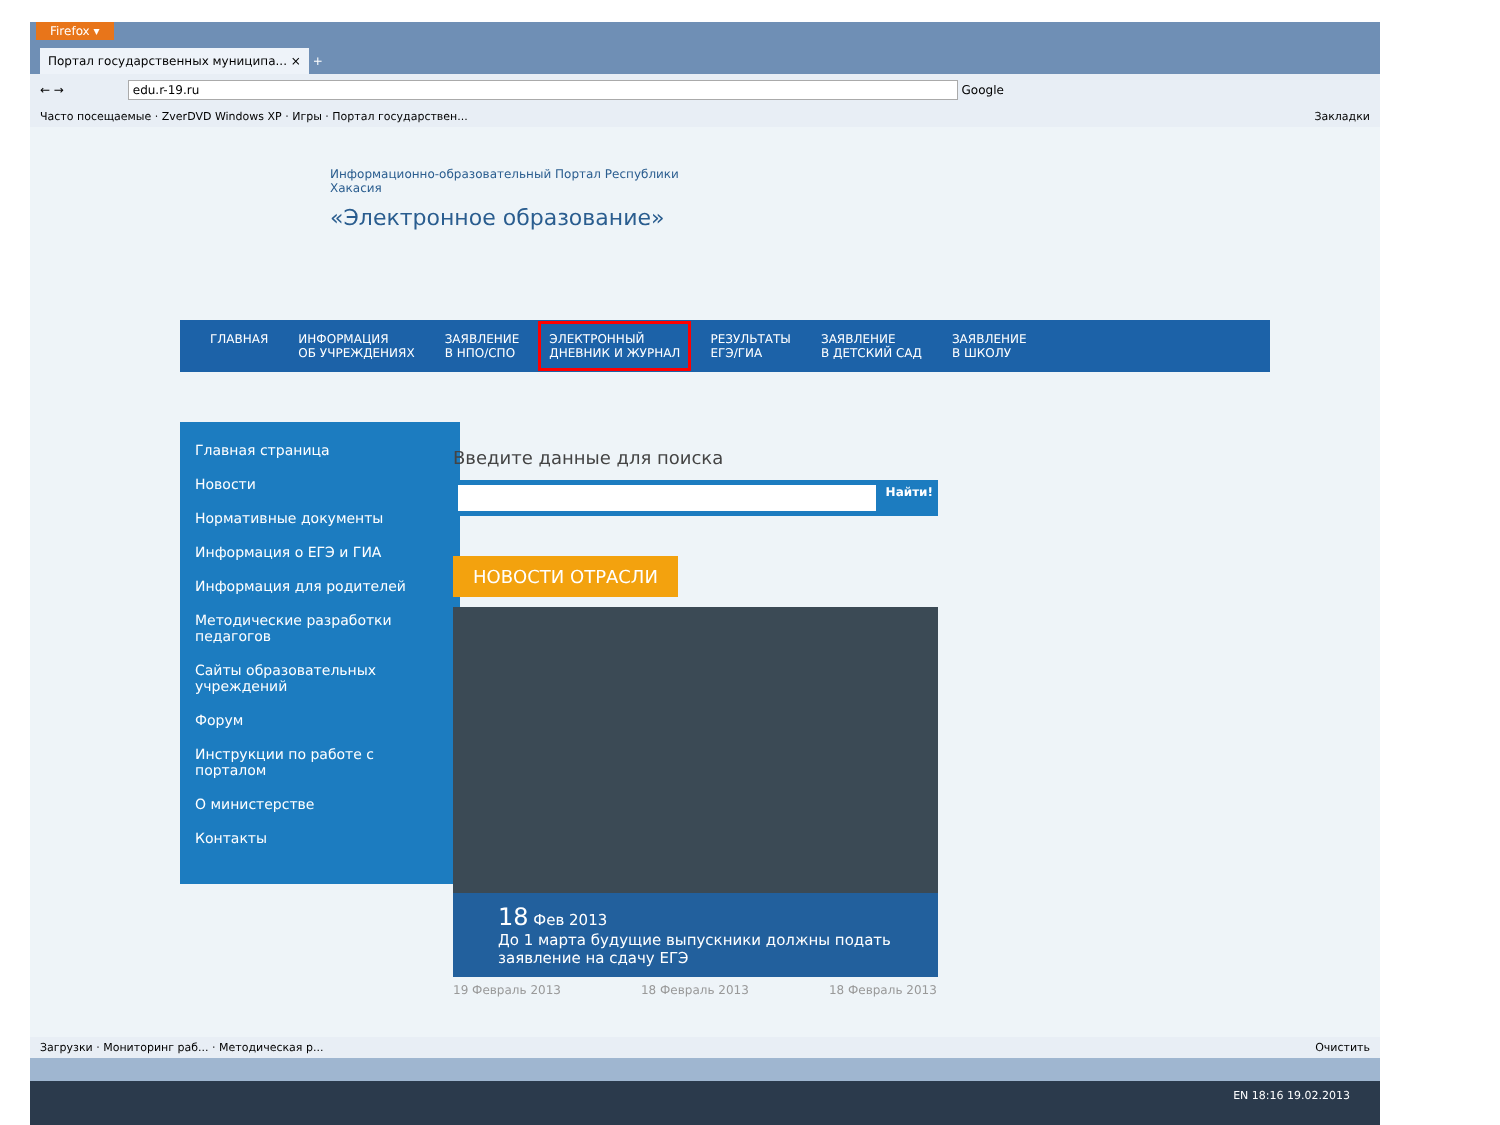Firefox ▾
Портал государственных муниципа... × +
← → edu.r-19.ru Google
Часто посещаемые · ZverDVD Windows XP · Игры · Портал государствен... Закладки
Информационно-образовательный Портал Республики
Хакасия
«Электронное образование»
ГЛАВНАЯ ИНФОРМАЦИЯ
ОБ УЧРЕЖДЕНИЯХ ЗАЯВЛЕНИЕ
В НПО/СПО ЭЛЕКТРОННЫЙ
ДНЕВНИК И ЖУРНАЛ РЕЗУЛЬТАТЫ
ЕГЭ/ГИА ЗАЯВЛЕНИЕ
В ДЕТСКИЙ САД ЗАЯВЛЕНИЕ
В ШКОЛУ
Главная страница
Новости
Нормативные документы
Информация о ЕГЭ и ГИА
Информация для родителей
Методические разработки педагогов
Сайты образовательных учреждений
Форум
Инструкции по работе с порталом
О министерстве
Контакты
Введите данные для поиска
Найти!
НОВОСТИ ОТРАСЛИ
18 Фев 2013
До 1 марта будущие выпускники должны подать заявление на сдачу ЕГЭ
19 Февраль 2013 18 Февраль 2013 18 Февраль 2013
Загрузки · Мониторинг раб... · Методическая р... Очистить
EN 18:16 19.02.2013